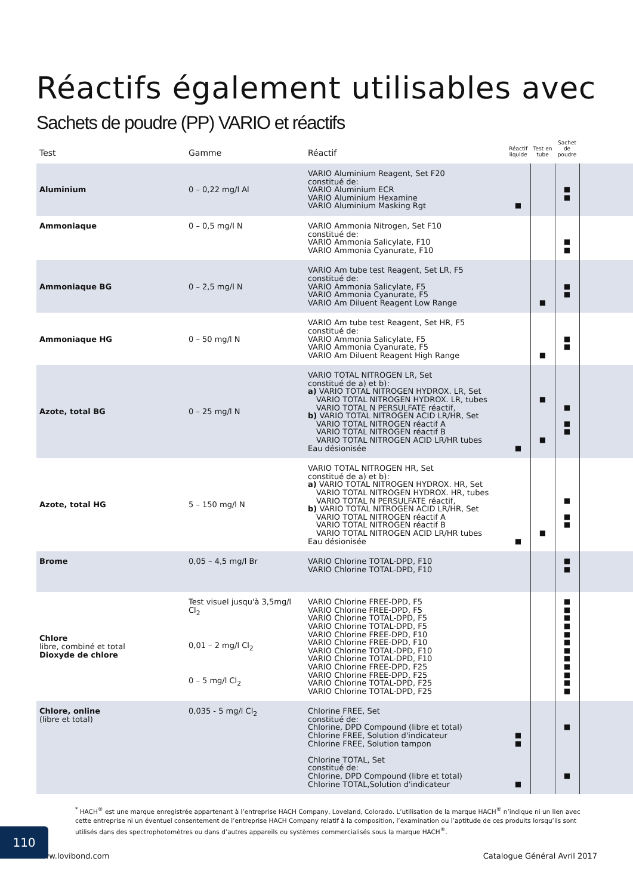Réactifs également utilisables avec
Sachets de poudre (PP) VARIO et réactifs
| Test | Gamme | Réactif | Réactif liquide | Test en tube | Sachet de poudre | |
| --- | --- | --- | --- | --- | --- | --- |
| Aluminium | 0 – 0,22 mg/l Al | VARIO Aluminium Reagent, Set F20 constitué de: VARIO Aluminium ECR VARIO Aluminium Hexamine VARIO Aluminium Masking Rgt | ■ | | ■ ■ | |
| Ammoniaque | 0 – 0,5 mg/l N | VARIO Ammonia Nitrogen, Set F10 constitué de: VARIO Ammonia Salicylate, F10 VARIO Ammonia Cyanurate, F10 | | | ■ ■ | |
| Ammoniaque BG | 0 – 2,5 mg/l N | VARIO Am tube test Reagent, Set LR, F5 constitué de: VARIO Ammonia Salicylate, F5 VARIO Ammonia Cyanurate, F5 VARIO Am Diluent Reagent Low Range | | ■ | ■ ■ | |
| Ammoniaque HG | 0 – 50 mg/l N | VARIO Am tube test Reagent, Set HR, F5 constitué de: VARIO Ammonia Salicylate, F5 VARIO Ammonia Cyanurate, F5 VARIO Am Diluent Reagent High Range | | ■ | ■ ■ | |
| Azote, total BG | 0 – 25 mg/l N | VARIO TOTAL NITROGEN LR, Set constitué de a) et b): a) VARIO TOTAL NITROGEN HYDROX. LR, Set VARIO TOTAL NITROGEN HYDROX. LR, tubes VARIO TOTAL N PERSULFATE réactif, b) VARIO TOTAL NITROGEN ACID LR/HR, Set VARIO TOTAL NITROGEN réactif A VARIO TOTAL NITROGEN réactif B VARIO TOTAL NITROGEN ACID LR/HR tubes Eau désionisée | ■ | ■ ■ | ■ ■ ■ | |
| Azote, total HG | 5 – 150 mg/l N | VARIO TOTAL NITROGEN HR, Set constitué de a) et b): a) VARIO TOTAL NITROGEN HYDROX. HR, Set VARIO TOTAL NITROGEN HYDROX. HR, tubes VARIO TOTAL N PERSULFATE réactif, b) VARIO TOTAL NITROGEN ACID LR/HR, Set VARIO TOTAL NITROGEN réactif A VARIO TOTAL NITROGEN réactif B VARIO TOTAL NITROGEN ACID LR/HR tubes Eau désionisée | ■ | ■ | ■ ■ ■ | |
| Brome | 0,05 – 4,5 mg/l Br | VARIO Chlorine TOTAL-DPD, F10 VARIO Chlorine TOTAL-DPD, F10 | | | ■ ■ | |
| Chlore libre, combiné et total Dioxyde de chlore | Test visuel jusqu'à 3,5mg/l Cl<sub>2</sub> 0,01 – 2 mg/l Cl<sub>2</sub> 0 – 5 mg/l Cl<sub>2</sub> | VARIO Chlorine FREE-DPD, F5 VARIO Chlorine FREE-DPD, F5 VARIO Chlorine TOTAL-DPD, F5 VARIO Chlorine TOTAL-DPD, F5 VARIO Chlorine FREE-DPD, F10 VARIO Chlorine FREE-DPD, F10 VARIO Chlorine TOTAL-DPD, F10 VARIO Chlorine TOTAL-DPD, F10 VARIO Chlorine FREE-DPD, F25 VARIO Chlorine FREE-DPD, F25 VARIO Chlorine TOTAL-DPD, F25 VARIO Chlorine TOTAL-DPD, F25 | | | ■ ■ ■ ■ ■ ■ ■ ■ ■ ■ ■ ■ | |
| Chlore, online (libre et total) | 0,035 - 5 mg/l Cl<sub>2</sub> | Chlorine FREE, Set constitué de: Chlorine, DPD Compound (libre et total) Chlorine FREE, Solution d'indicateur Chlorine FREE, Solution tampon Chlorine TOTAL, Set constitué de: Chlorine, DPD Compound (libre et total) Chlorine TOTAL,Solution d'indicateur | ■ ■ ■ | | ■ ■ | |
110
<sup>*</sup> HACH<sup>®</sup> est une marque enregistrée appartenant à l’entreprise HACH Company, Loveland, Colorado. L’utilisation de la marque HACH<sup>®</sup> n’indique ni un lien avec cette entreprise ni un éventuel consentement de l’entreprise HACH Company relatif à la composition, l’examination ou l’aptitude de ces produits lorsqu’ils sont utilisés dans des spectrophotomètres ou dans d’autres appareils ou systèmes commercialisés sous la marque HACH<sup>®</sup>.
www.lovibond.com Catalogue Général Avril 2017